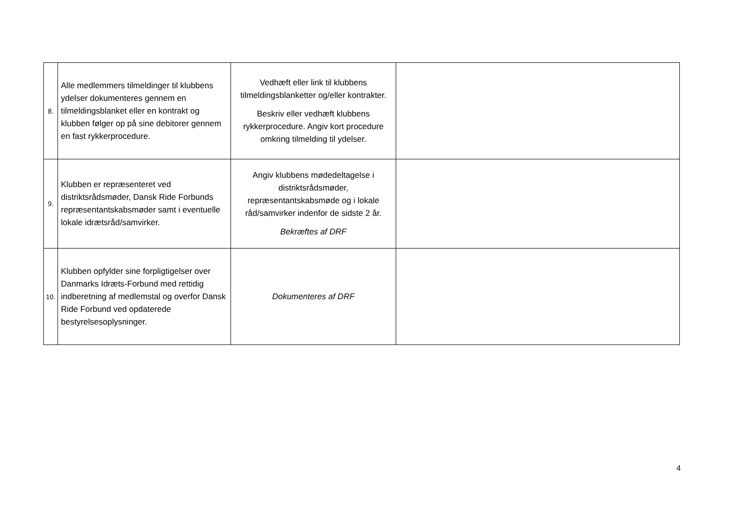| 8. | Alle medlemmers tilmeldinger til klubbens ydelser dokumenteres gennem en tilmeldingsblanket eller en kontrakt og klubben følger op på sine debitorer gennem en fast rykkerprocedure. | Vedhæft eller link til klubbens tilmeldingsblanketter og/eller kontrakter. Beskriv eller vedhæft klubbens rykkerprocedure. Angiv kort procedure omkring tilmelding til ydelser. | |
| 9. | Klubben er repræsenteret ved distriktsrådsmøder, Dansk Ride Forbunds repræsentantskabsmøder samt i eventuelle lokale idrætsråd/samvirker. | Angiv klubbens mødedeltagelse i distriktsrådsmøder, repræsentantskabsmøde og i lokale råd/samvirker indenfor de sidste 2 år. Bekræftes af DRF | |
| 10. | Klubben opfylder sine forpligtigelser over Danmarks Idræts-Forbund med rettidig indberetning af medlemstal og overfor Dansk Ride Forbund ved opdaterede bestyrelsesoplysninger. | Dokumenteres af DRF | |
4